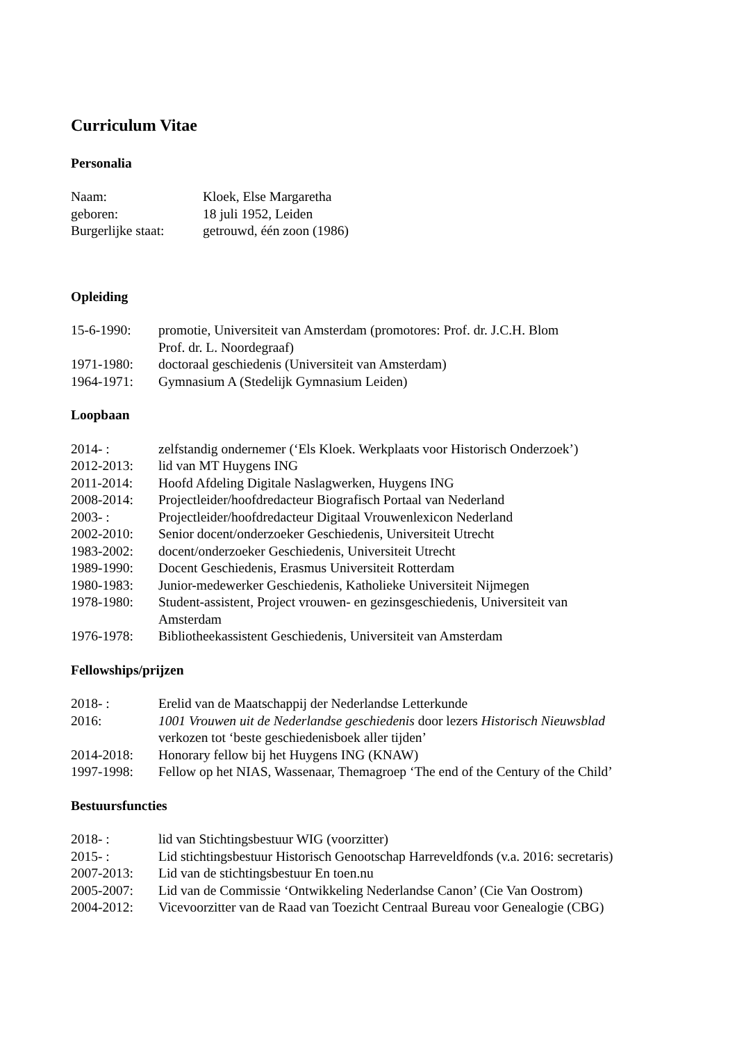Curriculum Vitae
Personalia
Naam: Kloek, Else Margaretha
geboren: 18 juli 1952, Leiden
Burgerlijke staat: getrouwd, één zoon (1986)
Opleiding
15-6-1990: promotie, Universiteit van Amsterdam (promotores: Prof. dr. J.C.H. Blom
Prof. dr. L. Noordegraaf)
1971-1980: doctoraal geschiedenis (Universiteit van Amsterdam)
1964-1971: Gymnasium A (Stedelijk Gymnasium Leiden)
Loopbaan
2014- : zelfstandig ondernemer (‘Els Kloek. Werkplaats voor Historisch Onderzoek’)
2012-2013: lid van MT Huygens ING
2011-2014: Hoofd Afdeling Digitale Naslagwerken, Huygens ING
2008-2014: Projectleider/hoofdredacteur Biografisch Portaal van Nederland
2003- : Projectleider/hoofdredacteur Digitaal Vrouwenlexicon Nederland
2002-2010: Senior docent/onderzoeker Geschiedenis, Universiteit Utrecht
1983-2002: docent/onderzoeker Geschiedenis, Universiteit Utrecht
1989-1990: Docent Geschiedenis, Erasmus Universiteit Rotterdam
1980-1983: Junior-medewerker Geschiedenis, Katholieke Universiteit Nijmegen
1978-1980: Student-assistent, Project vrouwen- en gezinsgeschiedenis, Universiteit van
Amsterdam
1976-1978: Bibliotheekassistent Geschiedenis, Universiteit van Amsterdam
Fellowships/prijzen
2018- : Erelid van de Maatschappij der Nederlandse Letterkunde
2016: 1001 Vrouwen uit de Nederlandse geschiedenis door lezers Historisch Nieuwsblad
verkozen tot ‘beste geschiedenisboek aller tijden’
2014-2018: Honorary fellow bij het Huygens ING (KNAW)
1997-1998: Fellow op het NIAS, Wassenaar, Themagroep ‘The end of the Century of the Child’
Bestuursfuncties
2018- : lid van Stichtingsbestuur WIG (voorzitter)
2015- : Lid stichtingsbestuur Historisch Genootschap Harreveldfonds (v.a. 2016: secretaris)
2007-2013: Lid van de stichtingsbestuur En toen.nu
2005-2007: Lid van de Commissie ‘Ontwikkeling Nederlandse Canon’ (Cie Van Oostrom)
2004-2012: Vicevoorzitter van de Raad van Toezicht Centraal Bureau voor Genealogie (CBG)